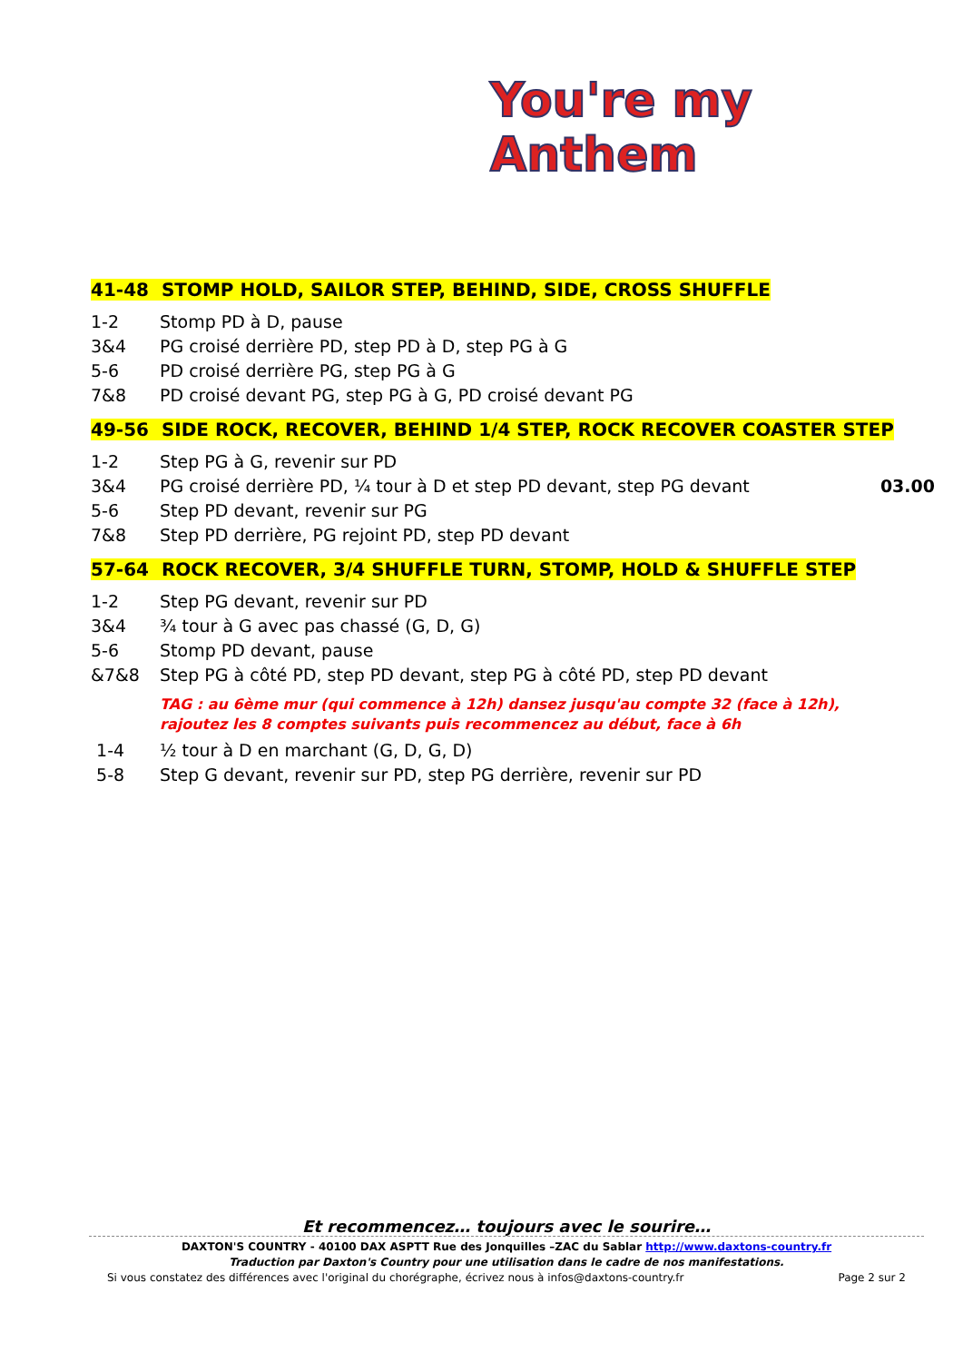You're my Anthem
41-48 STOMP HOLD, SAILOR STEP, BEHIND, SIDE, CROSS SHUFFLE
1-2 Stomp PD à D, pause
3&4 PG croisé derrière PD, step PD à D, step PG à G
5-6 PD croisé derrière PG, step PG à G
7&8 PD croisé devant PG, step PG à G, PD croisé devant PG
49-56 SIDE ROCK, RECOVER, BEHIND 1/4 STEP, ROCK RECOVER COASTER STEP
1-2 Step PG à G, revenir sur PD
3&4 PG croisé derrière PD, ¼ tour à D et step PD devant, step PG devant 03.00
5-6 Step PD devant, revenir sur PG
7&8 Step PD derrière, PG rejoint PD, step PD devant
57-64 ROCK RECOVER, 3/4 SHUFFLE TURN, STOMP, HOLD & SHUFFLE STEP
1-2 Step PG devant, revenir sur PD
3&4 ¾ tour à G avec pas chassé (G, D, G)
5-6 Stomp PD devant, pause
&7&8 Step PG à côté PD, step PD devant, step PG à côté PD, step PD devant
TAG : au 6ème mur (qui commence à 12h) dansez jusqu'au compte 32 (face à 12h),
rajoutez les 8 comptes suivants puis recommencez au début, face à 6h
1-4 ½ tour à D en marchant (G, D, G, D)
5-8 Step G devant, revenir sur PD, step PG derrière, revenir sur PD
Et recommencez… toujours avec le sourire…
DAXTON'S COUNTRY - 40100 DAX ASPTT Rue des Jonquilles –ZAC du Sablar http://www.daxtons-country.fr
Traduction par Daxton's Country pour une utilisation dans le cadre de nos manifestations.
Si vous constatez des différences avec l'original du chorégraphe, écrivez nous à infos@daxtons-country.fr Page 2 sur 2